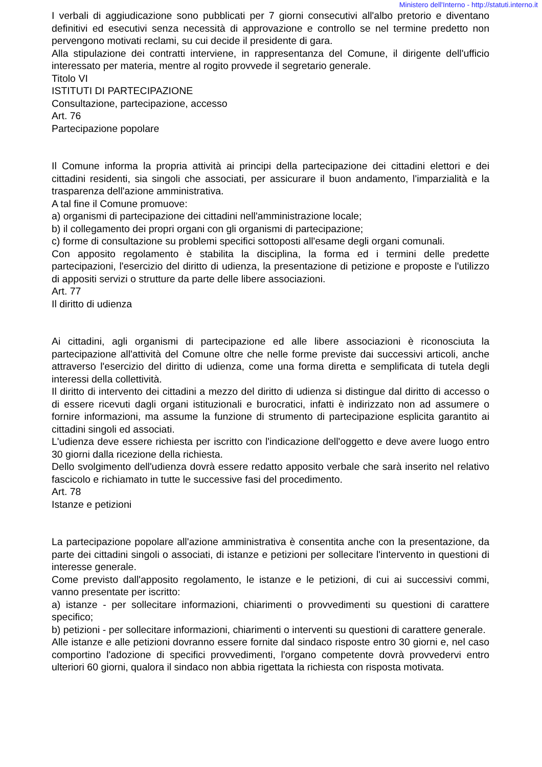Ministero dell'Interno - http://statuti.interno.it
I verbali di aggiudicazione sono pubblicati per 7 giorni consecutivi all'albo pretorio e diventano definitivi ed esecutivi senza necessità di approvazione e controllo se nel termine predetto non pervengono motivati reclami, su cui decide il presidente di gara.
Alla stipulazione dei contratti interviene, in rappresentanza del Comune, il dirigente dell'ufficio interessato per materia, mentre al rogito provvede il segretario generale.
Titolo VI
ISTITUTI DI PARTECIPAZIONE
Consultazione, partecipazione, accesso
Art. 76
Partecipazione popolare
Il Comune informa la propria attività ai principi della partecipazione dei cittadini elettori e dei cittadini residenti, sia singoli che associati, per assicurare il buon andamento, l'imparzialità e la trasparenza dell'azione amministrativa.
A tal fine il Comune promuove:
a) organismi di partecipazione dei cittadini nell'amministrazione locale;
b) il collegamento dei propri organi con gli organismi di partecipazione;
c) forme di consultazione su problemi specifici sottoposti all'esame degli organi comunali.
Con apposito regolamento è stabilita la disciplina, la forma ed i termini delle predette partecipazioni, l'esercizio del diritto di udienza, la presentazione di petizione e proposte e l'utilizzo di appositi servizi o strutture da parte delle libere associazioni.
Art. 77
Il diritto di udienza
Ai cittadini, agli organismi di partecipazione ed alle libere associazioni è riconosciuta la partecipazione all'attività del Comune oltre che nelle forme previste dai successivi articoli, anche attraverso l'esercizio del diritto di udienza, come una forma diretta e semplificata di tutela degli interessi della collettività.
Il diritto di intervento dei cittadini a mezzo del diritto di udienza si distingue dal diritto di accesso o di essere ricevuti dagli organi istituzionali e burocratici, infatti è indirizzato non ad assumere o fornire informazioni, ma assume la funzione di strumento di partecipazione esplicita garantito ai cittadini singoli ed associati.
L'udienza deve essere richiesta per iscritto con l'indicazione dell'oggetto e deve avere luogo entro 30 giorni dalla ricezione della richiesta.
Dello svolgimento dell'udienza dovrà essere redatto apposito verbale che sarà inserito nel relativo fascicolo e richiamato in tutte le successive fasi del procedimento.
Art. 78
Istanze e petizioni
La partecipazione popolare all'azione amministrativa è consentita anche con la presentazione, da parte dei cittadini singoli o associati, di istanze e petizioni per sollecitare l'intervento in questioni di interesse generale.
Come previsto dall'apposito regolamento, le istanze e le petizioni, di cui ai successivi commi, vanno presentate per iscritto:
a) istanze - per sollecitare informazioni, chiarimenti o provvedimenti su questioni di carattere specifico;
b) petizioni - per sollecitare informazioni, chiarimenti o interventi su questioni di carattere generale.
Alle istanze e alle petizioni dovranno essere fornite dal sindaco risposte entro 30 giorni e, nel caso comportino l'adozione di specifici provvedimenti, l'organo competente dovrà provvedervi entro ulteriori 60 giorni, qualora il sindaco non abbia rigettata la richiesta con risposta motivata.